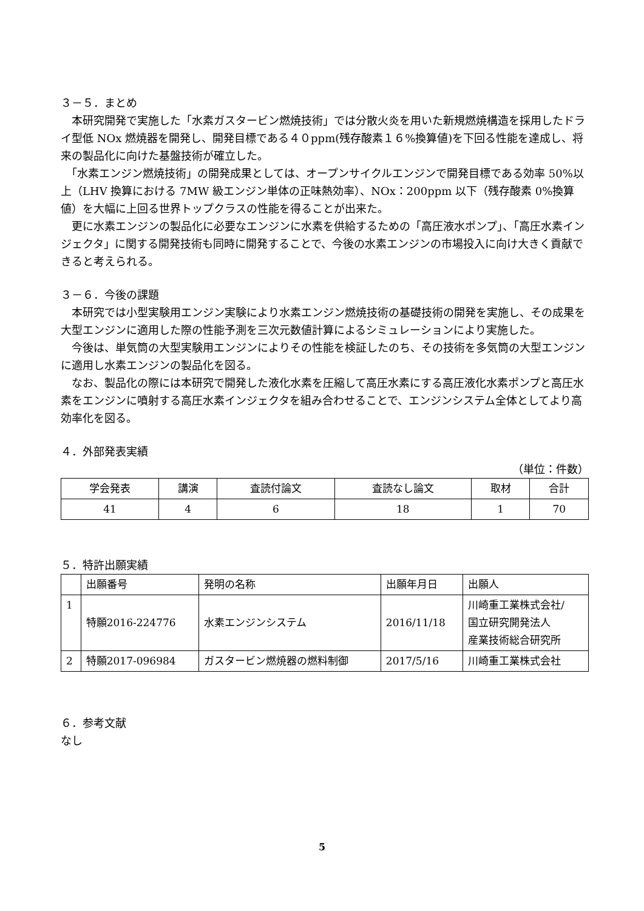３－５．まとめ
　本研究開発で実施した「水素ガスタービン燃焼技術」では分散火炎を用いた新規燃焼構造を採用したドライ型低 NOx 燃焼器を開発し、開発目標である４０ppm(残存酸素１６%換算値)を下回る性能を達成し、将来の製品化に向けた基盤技術が確立した。
　「水素エンジン燃焼技術」の開発成果としては、オープンサイクルエンジンで開発目標である効率 50%以上（LHV 換算における 7MW 級エンジン単体の正味熱効率）、NOx：200ppm 以下（残存酸素 0%換算値）を大幅に上回る世界トップクラスの性能を得ることが出来た。
　更に水素エンジンの製品化に必要なエンジンに水素を供給するための「高圧液水ポンプ」、「高圧水素インジェクタ」に関する開発技術も同時に開発することで、今後の水素エンジンの市場投入に向け大きく貢献できると考えられる。
３－６．今後の課題
　本研究では小型実験用エンジン実験により水素エンジン燃焼技術の基礎技術の開発を実施し、その成果を大型エンジンに適用した際の性能予測を三次元数値計算によるシミュレーションにより実施した。
　今後は、単気筒の大型実験用エンジンによりその性能を検証したのち、その技術を多気筒の大型エンジンに適用し水素エンジンの製品化を図る。
　なお、製品化の際には本研究で開発した液化水素を圧縮して高圧水素にする高圧液化水素ポンプと高圧水素をエンジンに噴射する高圧水素インジェクタを組み合わせることで、エンジンシステム全体としてより高効率化を図る。
４．外部発表実績
（単位：件数）
| 学会発表 | 講演 | 査読付論文 | 査読なし論文 | 取材 | 合計 |
| --- | --- | --- | --- | --- | --- |
| 41 | 4 | 6 | 18 | 1 | 70 |
５．特許出願実績
| | 出願番号 | 発明の名称 | 出願年月日 | 出願人 |
| --- | --- | --- | --- | --- |
| 1 | 特願2016-224776 | 水素エンジンシステム | 2016/11/18 | 川崎重工業株式会社/ 国立研究開発法人 産業技術総合研究所 |
| 2 | 特願2017-096984 | ガスタービン燃焼器の燃料制御 | 2017/5/16 | 川崎重工業株式会社 |
６．参考文献
なし
5